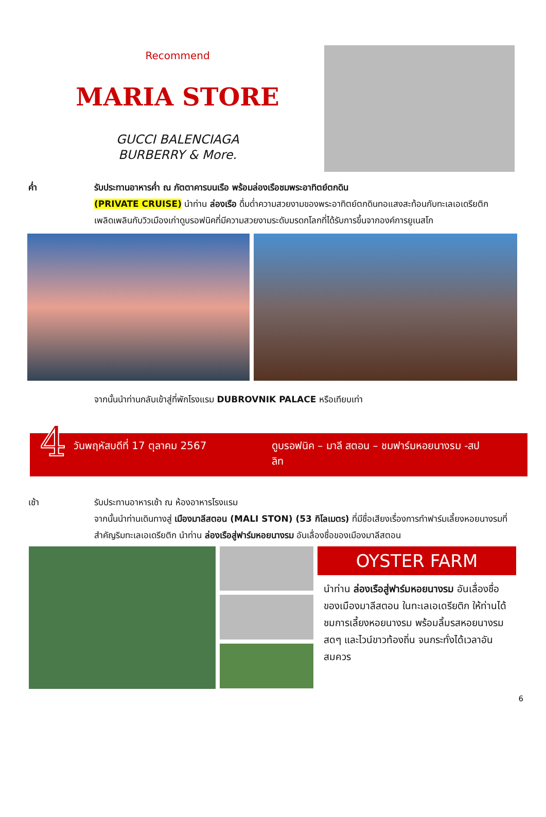Recommend
MARIA STORE
GUCCI BALENCIAGA
BURBERRY & More.
ค่ำ รับประทานอาหารค่ำ ณ ภัตตาคารบนเรือ พร้อมล่องเรือชมพระอาทิตย์ตกดิน
(PRIVATE CRUISE) นำท่าน ล่องเรือ ดื่มด่ำความสวยงามของพระอาทิตย์ตกดินทอแสงสะท้อนกับทะเลเอเดรียติก เพลิดเพลินกับวิวเมืองเก่าดูบรอฟนิคที่มีความสวยงามระดับมรดกโลกที่ได้รับการขึ้นจากองค์การยูเนสโก
จากนั้นนำท่านกลับเข้าสู่ที่พักโรงแรม DUBROVNIK PALACE หรือเทียบเท่า
4
วันพฤหัสบดีที่ 17 ตุลาคม 2567 ดูบรอฟนิค – มาลี สตอน – ชมฟาร์มหอยนางรม -สปลิท
เช้า รับประทานอาหารเช้า ณ ห้องอาหารโรงแรม
จากนั้นนำท่านเดินทางสู่ เมืองมาลีสตอน (MALI STON) (53 กิโลเมตร) ที่มีชื่อเสียงเรื่องการทำฟาร์มเลี้ยงหอยนางรมที่สำคัญริมทะเลเอเดรียติก นำท่าน ล่องเรือสู่ฟาร์มหอยนางรม อันเลื่องชื่อของเมืองมาลีสตอน
OYSTER FARM
นำท่าน ล่องเรือสู่ฟาร์มหอยนางรม อันเลื่องชื่อของเมืองมาลีสตอน ในทะเลเอเดรียติก ให้ท่านได้ชมการเลี้ยงหอยนางรม พร้อมลิ้มรสหอยนางรมสดๆ และไวน์ขาวท้องถิ่น จนกระทั่งได้เวลาอันสมควร
6